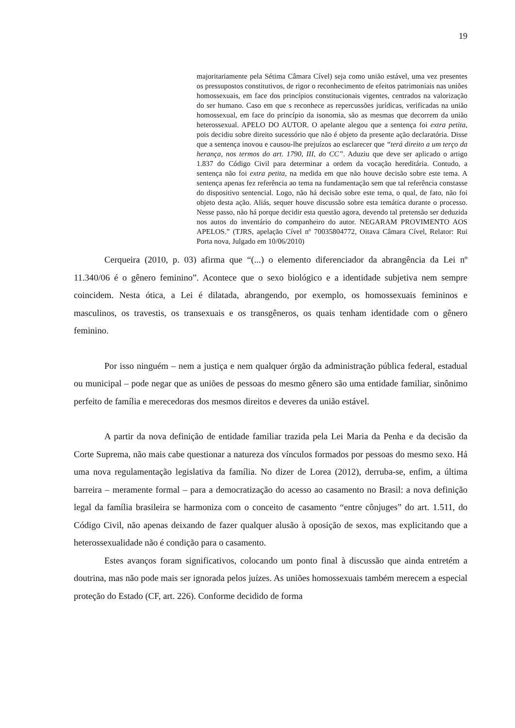19
majoritariamente pela Sétima Câmara Cível) seja como união estável, uma vez presentes os pressupostos constitutivos, de rigor o reconhecimento de efeitos patrimoniais nas uniões homossexuais, em face dos princípios constitucionais vigentes, centrados na valorização do ser humano. Caso em que s reconhece as repercussões jurídicas, verificadas na união homossexual, em face do princípio da isonomia, são as mesmas que decorrem da união heterossexual. APELO DO AUTOR. O apelante alegou que a sentença foi extra petita, pois decidiu sobre direito sucessório que não é objeto da presente ação declaratória. Disse que a sentença inovou e causou-lhe prejuízos ao esclarecer que “terá direito a um terço da herança, nos termos do art. 1790, III, do CC”. Aduziu que deve ser aplicado o artigo 1.837 do Código Civil para determinar a ordem da vocação hereditária. Contudo, a sentença não foi extra petita, na medida em que não houve decisão sobre este tema. A sentença apenas fez referência ao tema na fundamentação sem que tal referência constasse do dispositivo sentencial. Logo, não há decisão sobre este tema, o qual, de fato, não foi objeto desta ação. Aliás, sequer houve discussão sobre esta temática durante o processo. Nesse passo, não há porque decidir esta questão agora, devendo tal pretensão ser deduzida nos autos do inventário do companheiro do autor. NEGARAM PROVIMENTO AOS APELOS.” (TJRS, apelação Cível nº 70035804772, Oitava Câmara Cível, Relator: Rui Porta nova, Julgado em 10/06/2010)
Cerqueira (2010, p. 03) afirma que “(...) o elemento diferenciador da abrangência da Lei nº 11.340/06 é o gênero feminino”. Acontece que o sexo biológico e a identidade subjetiva nem sempre coincidem. Nesta ótica, a Lei é dilatada, abrangendo, por exemplo, os homossexuais femininos e masculinos, os travestis, os transexuais e os transgêneros, os quais tenham identidade com o gênero feminino.
Por isso ninguém – nem a justiça e nem qualquer órgão da administração pública federal, estadual ou municipal – pode negar que as uniões de pessoas do mesmo gênero são uma entidade familiar, sinônimo perfeito de família e merecedoras dos mesmos direitos e deveres da união estável.
A partir da nova definição de entidade familiar trazida pela Lei Maria da Penha e da decisão da Corte Suprema, não mais cabe questionar a natureza dos vínculos formados por pessoas do mesmo sexo. Há uma nova regulamentação legislativa da família. No dizer de Lorea (2012), derruba-se, enfim, a última barreira – meramente formal – para a democratização do acesso ao casamento no Brasil: a nova definição legal da família brasileira se harmoniza com o conceito de casamento “entre cônjuges” do art. 1.511, do Código Civil, não apenas deixando de fazer qualquer alusão à oposição de sexos, mas explicitando que a heterossexualidade não é condição para o casamento.
Estes avanços foram significativos, colocando um ponto final à discussão que ainda entretém a doutrina, mas não pode mais ser ignorada pelos juízes. As uniões homossexuais também merecem a especial proteção do Estado (CF, art. 226). Conforme decidido de forma